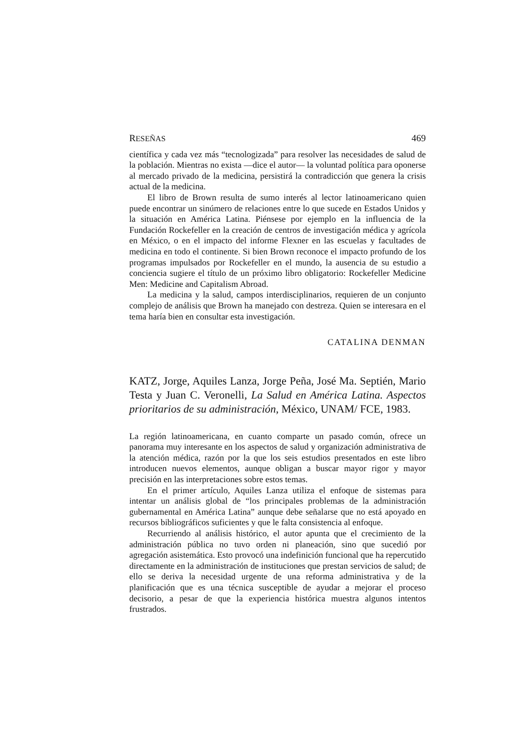RESEÑAS 469
científica y cada vez más “tecnologizada” para resolver las necesidades de salud de la población. Mientras no exista —dice el autor— la voluntad política para oponerse al mercado privado de la medicina, persistirá la contradicción que genera la crisis actual de la medicina.
El libro de Brown resulta de sumo interés al lector latinoamericano quien puede encontrar un sinúmero de relaciones entre lo que sucede en Estados Unidos y la situación en América Latina. Piénsese por ejemplo en la influencia de la Fundación Rockefeller en la creación de centros de investigación médica y agrícola en México, o en el impacto del informe Flexner en las escuelas y facultades de medicina en todo el continente. Si bien Brown reconoce el impacto profundo de los programas impulsados por Rockefeller en el mundo, la ausencia de su estudio a conciencia sugiere el título de un próximo libro obligatorio: Rockefeller Medicine Men: Medicine and Capitalism Abroad.
La medicina y la salud, campos interdisciplinarios, requieren de un conjunto complejo de análisis que Brown ha manejado con destreza. Quien se interesara en el tema haría bien en consultar esta investigación.
CATALINA DENMAN
KATZ, Jorge, Aquiles Lanza, Jorge Peña, José Ma. Septién, Mario Testa y Juan C. Veronelli, La Salud en América Latina. Aspectos prioritarios de su administración, México, UNAM/ FCE, 1983.
La región latinoamericana, en cuanto comparte un pasado común, ofrece un panorama muy interesante en los aspectos de salud y organización administrativa de la atención médica, razón por la que los seis estudios presentados en este libro introducen nuevos elementos, aunque obligan a buscar mayor rigor y mayor precisión en las interpretaciones sobre estos temas.
En el primer artículo, Aquiles Lanza utiliza el enfoque de sistemas para intentar un análisis global de “los principales problemas de la administración gubernamental en América Latina” aunque debe señalarse que no está apoyado en recursos bibliográficos suficientes y que le falta consistencia al enfoque.
Recurriendo al análisis histórico, el autor apunta que el crecimiento de la administración pública no tuvo orden ni planeación, sino que sucedió por agregación asistemática. Esto provocó una indefinición funcional que ha repercutido directamente en la administración de instituciones que prestan servicios de salud; de ello se deriva la necesidad urgente de una reforma administrativa y de la planificación que es una técnica susceptible de ayudar a mejorar el proceso decisorio, a pesar de que la experiencia histórica muestra algunos intentos frustrados.